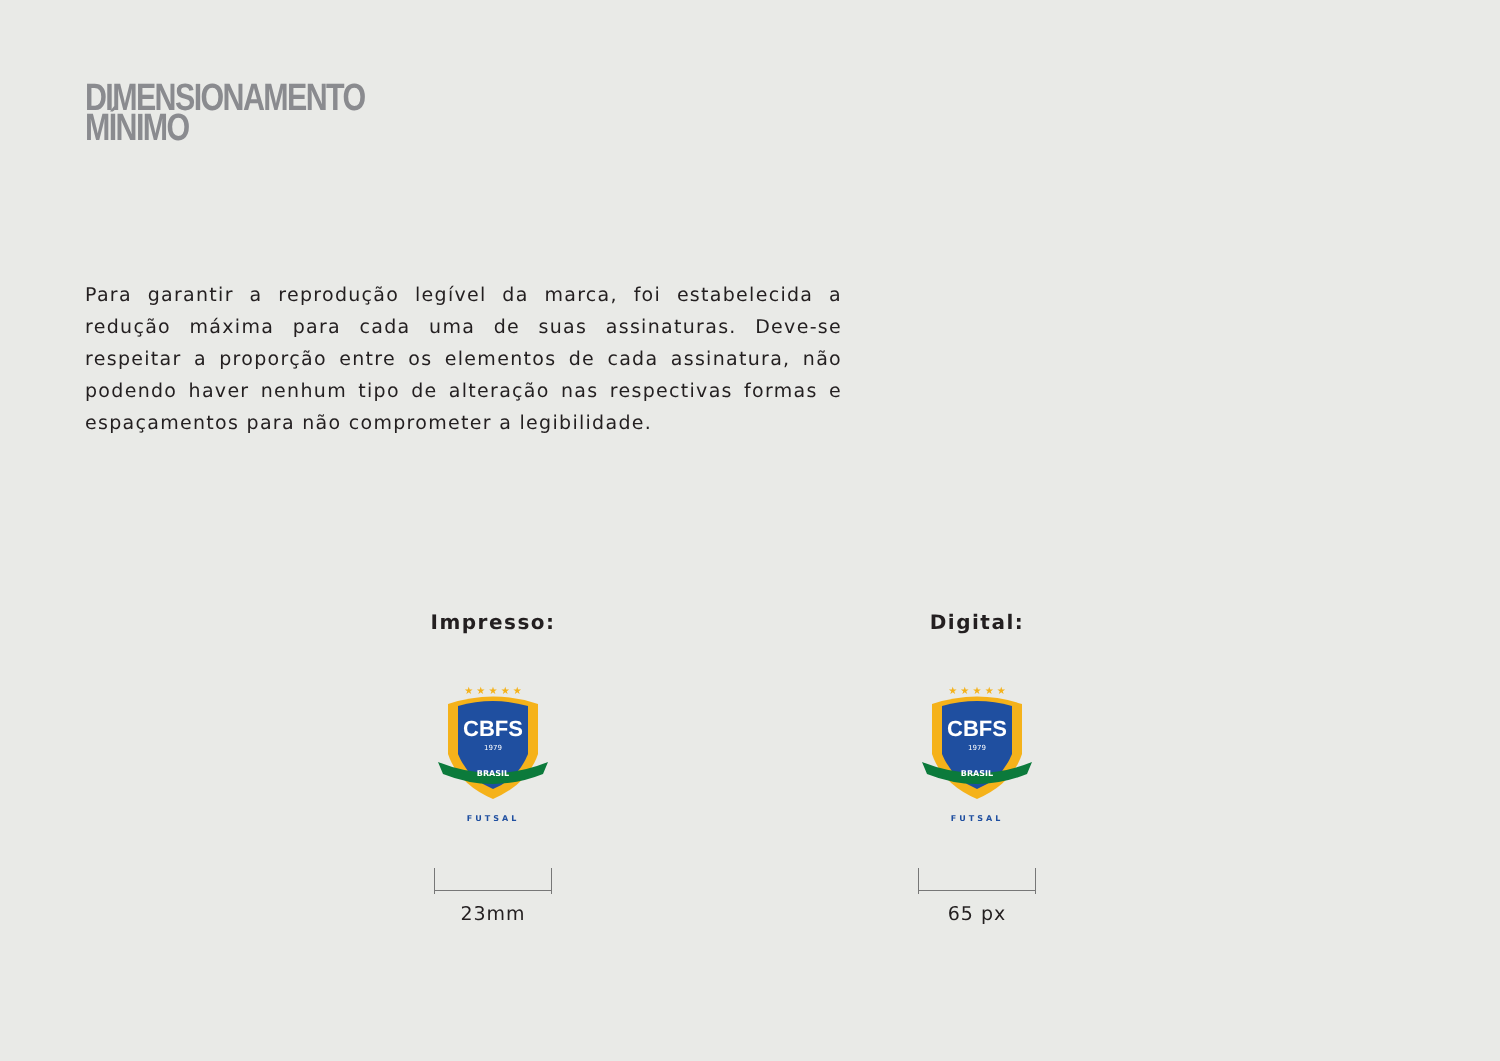DIMENSIONAMENTO MÍNIMO
Para garantir a reprodução legível da marca, foi estabelecida a redução máxima para cada uma de suas assinaturas. Deve-se respeitar a proporção entre os elementos de cada assinatura, não podendo haver nenhum tipo de alteração nas respectivas formas e espaçamentos para não comprometer a legibilidade.
Impresso:
★ ★ ★ ★ ★
CBFS
1979
BRASIL
FUTSAL
23mm
Digital:
★ ★ ★ ★ ★
CBFS
1979
BRASIL
FUTSAL
65 px